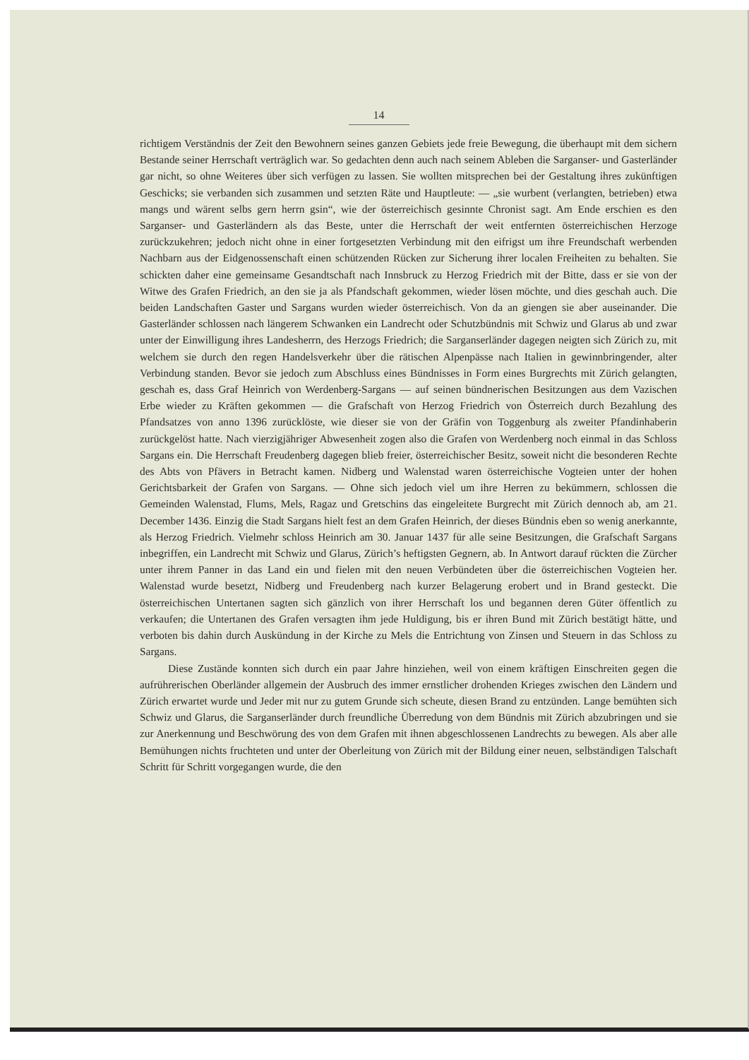14
richtigem Verständnis der Zeit den Bewohnern seines ganzen Gebiets jede freie Bewegung, die überhaupt mit dem sichern Bestande seiner Herrschaft verträglich war. So gedachten denn auch nach seinem Ableben die Sarganser- und Gasterländer gar nicht, so ohne Weiteres über sich verfügen zu lassen. Sie wollten mitsprechen bei der Gestaltung ihres zukünftigen Geschicks; sie verbanden sich zusammen und setzten Räte und Hauptleute: — „sie wurbent (verlangten, betrieben) etwa mangs und wärent selbs gern herrn gsin“, wie der österreichisch gesinnte Chronist sagt. Am Ende erschien es den Sarganser- und Gasterländern als das Beste, unter die Herrschaft der weit entfernten österreichischen Herzoge zurückzukehren; jedoch nicht ohne in einer fortgesetzten Verbindung mit den eifrigst um ihre Freundschaft werbenden Nachbarn aus der Eidgenossenschaft einen schützenden Rücken zur Sicherung ihrer localen Freiheiten zu behalten. Sie schickten daher eine gemeinsame Gesandtschaft nach Innsbruck zu Herzog Friedrich mit der Bitte, dass er sie von der Witwe des Grafen Friedrich, an den sie ja als Pfandschaft gekommen, wieder lösen möchte, und dies geschah auch. Die beiden Landschaften Gaster und Sargans wurden wieder österreichisch. Von da an giengen sie aber auseinander. Die Gasterländer schlossen nach längerem Schwanken ein Landrecht oder Schutzbündnis mit Schwiz und Glarus ab und zwar unter der Einwilligung ihres Landesherrn, des Herzogs Friedrich; die Sarganserländer dagegen neigten sich Zürich zu, mit welchem sie durch den regen Handelsverkehr über die rätischen Alpenpässe nach Italien in gewinnbringender, alter Verbindung standen. Bevor sie jedoch zum Abschluss eines Bündnisses in Form eines Burgrechts mit Zürich gelangten, geschah es, dass Graf Heinrich von Werdenberg-Sargans — auf seinen bündnerischen Besitzungen aus dem Vazischen Erbe wieder zu Kräften gekommen — die Grafschaft von Herzog Friedrich von Österreich durch Bezahlung des Pfandsatzes von anno 1396 zurücklöste, wie dieser sie von der Gräfin von Toggenburg als zweiter Pfandinhaberin zurückgelöst hatte. Nach vierzigjähriger Abwesenheit zogen also die Grafen von Werdenberg noch einmal in das Schloss Sargans ein. Die Herrschaft Freudenberg dagegen blieb freier, österreichischer Besitz, soweit nicht die besonderen Rechte des Abts von Pfävers in Betracht kamen. Nidberg und Walenstad waren österreichische Vogteien unter der hohen Gerichtsbarkeit der Grafen von Sargans. — Ohne sich jedoch viel um ihre Herren zu bekümmern, schlossen die Gemeinden Walenstad, Flums, Mels, Ragaz und Gretschins das eingeleitete Burgrecht mit Zürich dennoch ab, am 21. December 1436. Einzig die Stadt Sargans hielt fest an dem Grafen Heinrich, der dieses Bündnis eben so wenig anerkannte, als Herzog Friedrich. Vielmehr schloss Heinrich am 30. Januar 1437 für alle seine Besitzungen, die Grafschaft Sargans inbegriffen, ein Landrecht mit Schwiz und Glarus, Zürich’s heftigsten Gegnern, ab. In Antwort darauf rückten die Zürcher unter ihrem Panner in das Land ein und fielen mit den neuen Verbündeten über die österreichischen Vogteien her. Walenstad wurde besetzt, Nidberg und Freudenberg nach kurzer Belagerung erobert und in Brand gesteckt. Die österreichischen Untertanen sagten sich gänzlich von ihrer Herrschaft los und begannen deren Güter öffentlich zu verkaufen; die Untertanen des Grafen versagten ihm jede Huldigung, bis er ihren Bund mit Zürich bestätigt hätte, und verboten bis dahin durch Auskündung in der Kirche zu Mels die Entrichtung von Zinsen und Steuern in das Schloss zu Sargans.
Diese Zustände konnten sich durch ein paar Jahre hinziehen, weil von einem kräftigen Einschreiten gegen die aufrührerischen Oberländer allgemein der Ausbruch des immer ernstlicher drohenden Krieges zwischen den Ländern und Zürich erwartet wurde und Jeder mit nur zu gutem Grunde sich scheute, diesen Brand zu entzünden. Lange bemühten sich Schwiz und Glarus, die Sarganserländer durch freundliche Überredung von dem Bündnis mit Zürich abzubringen und sie zur Anerkennung und Beschwörung des von dem Grafen mit ihnen abgeschlossenen Landrechts zu bewegen. Als aber alle Bemühungen nichts fruchteten und unter der Oberleitung von Zürich mit der Bildung einer neuen, selbständigen Talschaft Schritt für Schritt vorgegangen wurde, die den